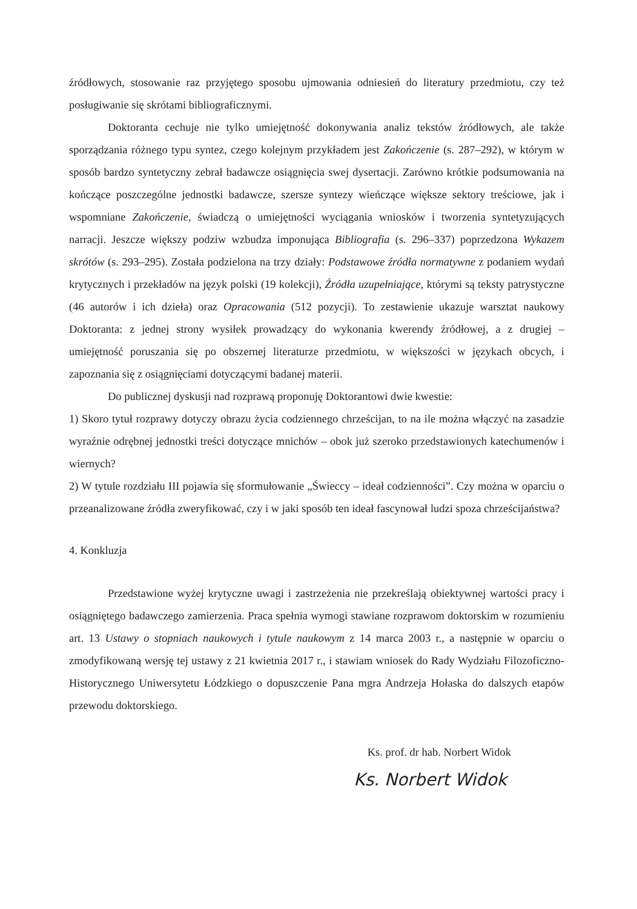źródłowych, stosowanie raz przyjętego sposobu ujmowania odniesień do literatury przedmiotu, czy też posługiwanie się skrótami bibliograficznymi.
Doktoranta cechuje nie tylko umiejętność dokonywania analiz tekstów źródłowych, ale także sporządzania różnego typu syntez, czego kolejnym przykładem jest Zakończenie (s. 287–292), w którym w sposób bardzo syntetyczny zebrał badawcze osiągnięcia swej dysertacji. Zarówno krótkie podsumowania na kończące poszczególne jednostki badawcze, szersze syntezy wieńczące większe sektory treściowe, jak i wspomniane Zakończenie, świadczą o umiejętności wyciągania wniosków i tworzenia syntetyzujących narracji. Jeszcze większy podziw wzbudza imponująca Bibliografia (s. 296–337) poprzedzona Wykazem skrótów (s. 293–295). Została podzielona na trzy działy: Podstawowe źródła normatywne z podaniem wydań krytycznych i przekładów na język polski (19 kolekcji), Źródła uzupełniające, którymi są teksty patrystyczne (46 autorów i ich dzieła) oraz Opracowania (512 pozycji). To zestawienie ukazuje warsztat naukowy Doktoranta: z jednej strony wysiłek prowadzący do wykonania kwerendy źródłowej, a z drugiej – umiejętność poruszania się po obszernej literaturze przedmiotu, w większości w językach obcych, i zapoznania się z osiągnięciami dotyczącymi badanej materii.
Do publicznej dyskusji nad rozprawą proponuję Doktorantowi dwie kwestie:
1) Skoro tytuł rozprawy dotyczy obrazu życia codziennego chrześcijan, to na ile można włączyć na zasadzie wyraźnie odrębnej jednostki treści dotyczące mnichów – obok już szeroko przedstawionych katechumenów i wiernych?
2) W tytule rozdziału III pojawia się sformułowanie „Świeccy – ideał codzienności”. Czy można w oparciu o przeanalizowane źródła zweryfikować, czy i w jaki sposób ten ideał fascynował ludzi spoza chrześcijaństwa?
4. Konkluzja
Przedstawione wyżej krytyczne uwagi i zastrzeżenia nie przekreślają obiektywnej wartości pracy i osiągniętego badawczego zamierzenia. Praca spełnia wymogi stawiane rozprawom doktorskim w rozumieniu art. 13 Ustawy o stopniach naukowych i tytule naukowym z 14 marca 2003 r., a następnie w oparciu o zmodyfikowaną wersję tej ustawy z 21 kwietnia 2017 r., i stawiam wniosek do Rady Wydziału Filozoficzno-Historycznego Uniwersytetu Łódzkiego o dopuszczenie Pana mgra Andrzeja Hołaska do dalszych etapów przewodu doktorskiego.
Ks. prof. dr hab. Norbert Widok
Ks. Norbert Widok